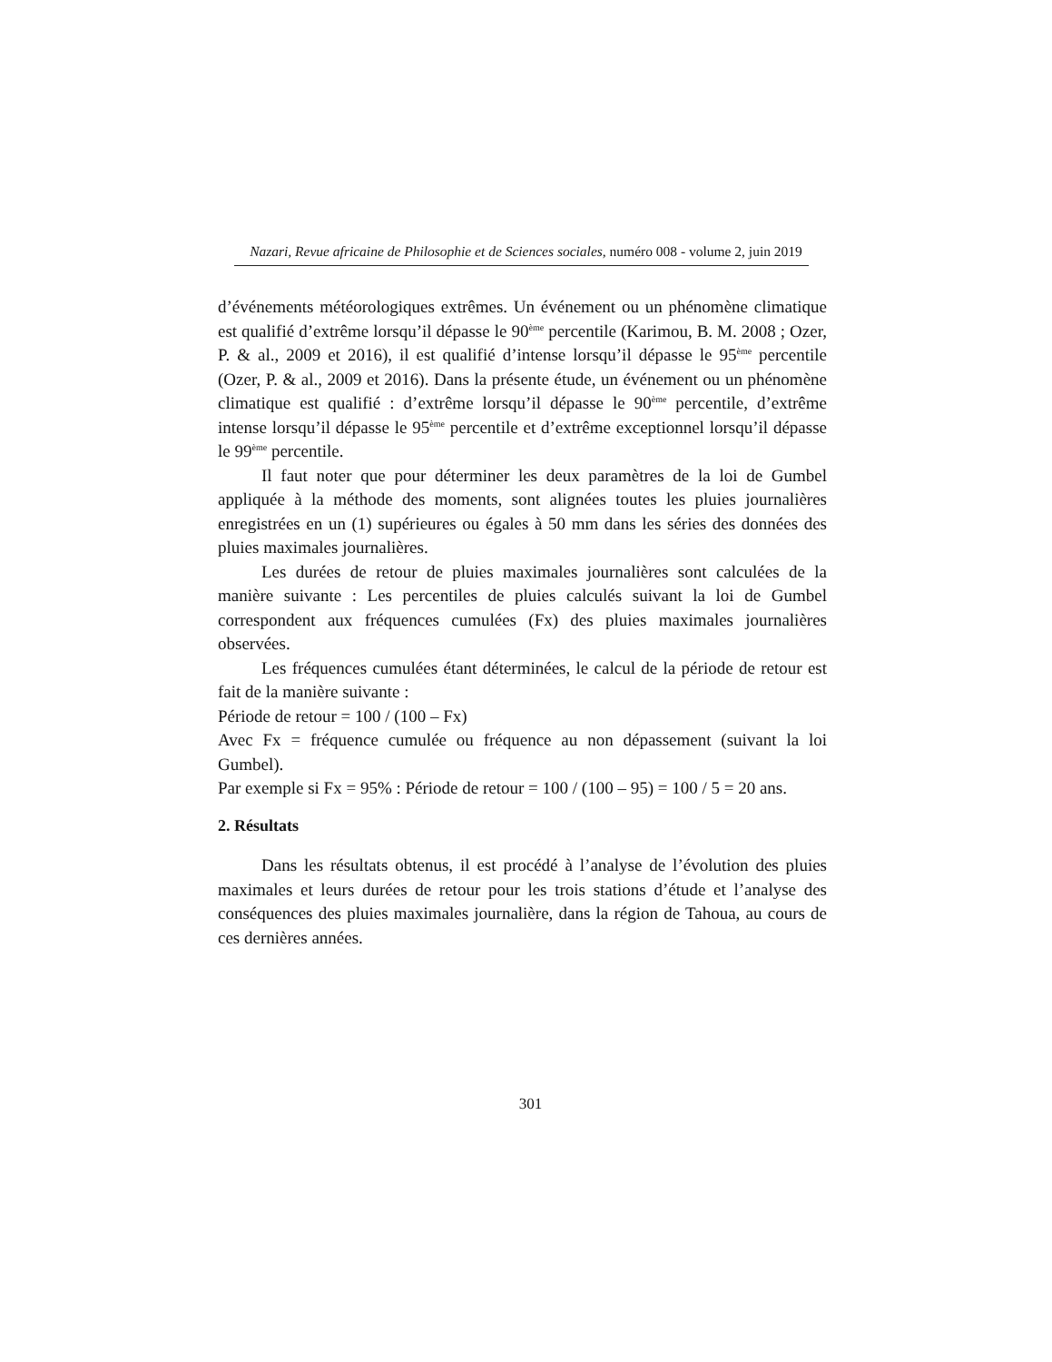Nazari, Revue africaine de Philosophie et de Sciences sociales, numéro 008 - volume 2, juin 2019
d’événements météorologiques extrêmes. Un événement ou un phénomène climatique est qualifié d’extrême lorsqu’il dépasse le 90<sup>ème</sup> percentile (Karimou, B. M. 2008 ; Ozer, P. & al., 2009 et 2016), il est qualifié d’intense lorsqu’il dépasse le 95<sup>ème</sup> percentile (Ozer, P. & al., 2009 et 2016). Dans la présente étude, un événement ou un phénomène climatique est qualifié : d’extrême lorsqu’il dépasse le 90<sup>ème</sup> percentile, d’extrême intense lorsqu’il dépasse le 95<sup>ème</sup> percentile et d’extrême exceptionnel lorsqu’il dépasse le 99<sup>ème</sup> percentile.
Il faut noter que pour déterminer les deux paramètres de la loi de Gumbel appliquée à la méthode des moments, sont alignées toutes les pluies journalières enregistrées en un (1) supérieures ou égales à 50 mm dans les séries des données des pluies maximales journalières.
Les durées de retour de pluies maximales journalières sont calculées de la manière suivante : Les percentiles de pluies calculés suivant la loi de Gumbel correspondent aux fréquences cumulées (Fx) des pluies maximales journalières observées.
Les fréquences cumulées étant déterminées, le calcul de la période de retour est fait de la manière suivante :
Période de retour = 100 / (100 – Fx)
Avec Fx = fréquence cumulée ou fréquence au non dépassement (suivant la loi Gumbel).
Par exemple si Fx = 95% : Période de retour = 100 / (100 – 95) = 100 / 5 = 20 ans.
2. Résultats
Dans les résultats obtenus, il est procédé à l’analyse de l’évolution des pluies maximales et leurs durées de retour pour les trois stations d’étude et l’analyse des conséquences des pluies maximales journalière, dans la région de Tahoua, au cours de ces dernières années.
301